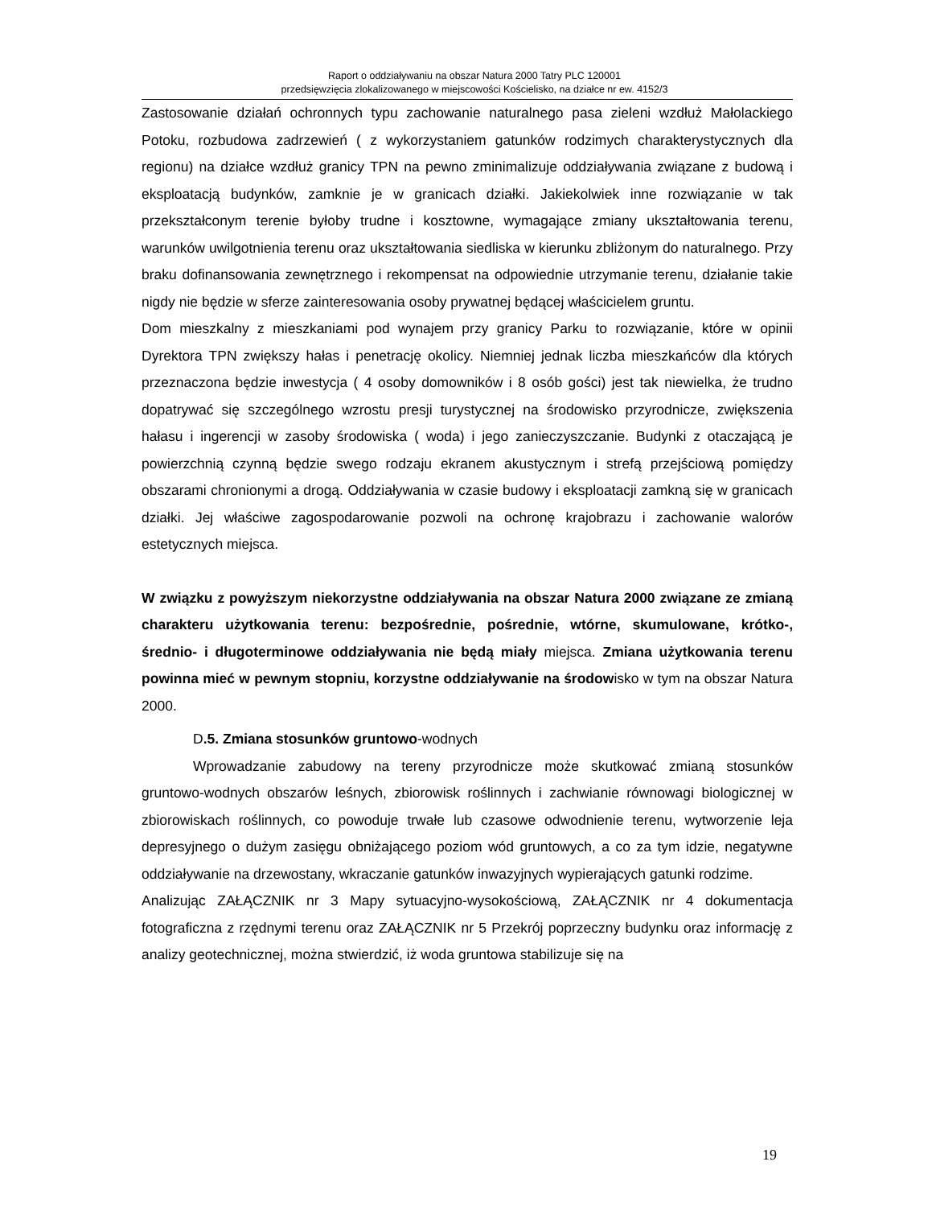Raport o oddziaływaniu na obszar Natura 2000 Tatry PLC 120001
przedsięwzięcia zlokalizowanego w miejscowości Kościelisko, na działce nr ew. 4152/3
Zastosowanie działań ochronnych typu zachowanie naturalnego pasa zieleni wzdłuż Małolackiego Potoku, rozbudowa zadrzewień ( z wykorzystaniem gatunków rodzimych charakterystycznych dla regionu) na działce wzdłuż granicy TPN na pewno zminimalizuje oddziaływania związane z budową i eksploatacją budynków, zamknie je w granicach działki. Jakiekolwiek inne rozwiązanie w tak przekształconym terenie byłoby trudne i kosztowne, wymagające zmiany ukształtowania terenu, warunków uwilgotnienia terenu oraz ukształtowania siedliska w kierunku zbliżonym do naturalnego. Przy braku dofinansowania zewnętrznego i rekompensat na odpowiednie utrzymanie terenu, działanie takie nigdy nie będzie w sferze zainteresowania osoby prywatnej będącej właścicielem gruntu.
Dom mieszkalny z mieszkaniami pod wynajem przy granicy Parku to rozwiązanie, które w opinii Dyrektora TPN zwiększy hałas i penetrację okolicy. Niemniej jednak liczba mieszkańców dla których przeznaczona będzie inwestycja ( 4 osoby domowników i 8 osób gości) jest tak niewielka, że trudno dopatrywać się szczególnego wzrostu presji turystycznej na środowisko przyrodnicze, zwiększenia hałasu i ingerencji w zasoby środowiska ( woda) i jego zanieczyszczanie. Budynki z otaczającą je powierzchnią czynną będzie swego rodzaju ekranem akustycznym i strefą przejściową pomiędzy obszarami chronionymi a drogą. Oddziaływania w czasie budowy i eksploatacji zamkną się w granicach działki. Jej właściwe zagospodarowanie pozwoli na ochronę krajobrazu i zachowanie walorów estetycznych miejsca.
W związku z powyższym niekorzystne oddziaływania na obszar Natura 2000 związane ze zmianą charakteru użytkowania terenu: bezpośrednie, pośrednie, wtórne, skumulowane, krótko-, średnio- i długoterminowe oddziaływania nie będą miały miejsca. Zmiana użytkowania terenu powinna mieć w pewnym stopniu, korzystne oddziaływanie na środowisko w tym na obszar Natura 2000.
D.5. Zmiana stosunków gruntowo-wodnych
Wprowadzanie zabudowy na tereny przyrodnicze może skutkować zmianą stosunków gruntowo-wodnych obszarów leśnych, zbiorowisk roślinnych i zachwianie równowagi biologicznej w zbiorowiskach roślinnych, co powoduje trwałe lub czasowe odwodnienie terenu, wytworzenie leja depresyjnego o dużym zasięgu obniżającego poziom wód gruntowych, a co za tym idzie, negatywne oddziaływanie na drzewostany, wkraczanie gatunków inwazyjnych wypierających gatunki rodzime.
Analizując ZAŁĄCZNIK nr 3 Mapy sytuacyjno-wysokościową, ZAŁĄCZNIK nr 4 dokumentacja fotograficzna z rzędnymi terenu oraz ZAŁĄCZNIK nr 5 Przekrój poprzeczny budynku oraz informację z analizy geotechnicznej, można stwierdzić, iż woda gruntowa stabilizuje się na
19